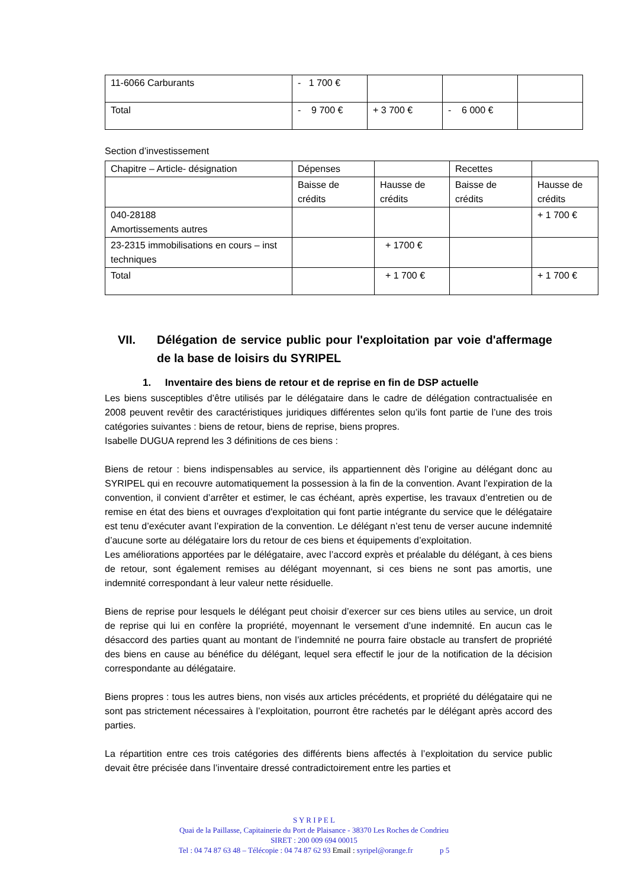| 11-6066 Carburants | - 1 700 € | | | |
| Total | - 9 700 € | + 3 700 € | - 6 000 € | |
Section d’investissement
| Chapitre – Article- désignation | Dépenses | | Recettes | |
| | Baisse de crédits | Hausse de crédits | Baisse de crédits | Hausse de crédits |
| 040-28188 Amortissements autres | | | | + 1 700 € |
| 23-2315 immobilisations en cours – inst techniques | | + 1700 € | | |
| Total | | + 1 700 € | | + 1 700 € |
VII. Délégation de service public pour l'exploitation par voie d'affermage de la base de loisirs du SYRIPEL
1. Inventaire des biens de retour et de reprise en fin de DSP actuelle
Les biens susceptibles d’être utilisés par le délégataire dans le cadre de délégation contractualisée en 2008 peuvent revêtir des caractéristiques juridiques différentes selon qu’ils font partie de l’une des trois catégories suivantes : biens de retour, biens de reprise, biens propres.
Isabelle DUGUA reprend les 3 définitions de ces biens :
Biens de retour : biens indispensables au service, ils appartiennent dès l’origine au délégant donc au SYRIPEL qui en recouvre automatiquement la possession à la fin de la convention. Avant l’expiration de la convention, il convient d’arrêter et estimer, le cas échéant, après expertise, les travaux d’entretien ou de remise en état des biens et ouvrages d'exploitation qui font partie intégrante du service que le délégataire est tenu d’exécuter avant l’expiration de la convention. Le délégant n’est tenu de verser aucune indemnité d’aucune sorte au délégataire lors du retour de ces biens et équipements d’exploitation.
Les améliorations apportées par le délégataire, avec l’accord exprès et préalable du délégant, à ces biens de retour, sont également remises au délégant moyennant, si ces biens ne sont pas amortis, une indemnité correspondant à leur valeur nette résiduelle.
Biens de reprise pour lesquels le délégant peut choisir d’exercer sur ces biens utiles au service, un droit de reprise qui lui en confère la propriété, moyennant le versement d’une indemnité. En aucun cas le désaccord des parties quant au montant de l’indemnité ne pourra faire obstacle au transfert de propriété des biens en cause au bénéfice du délégant, lequel sera effectif le jour de la notification de la décision correspondante au délégataire.
Biens propres : tous les autres biens, non visés aux articles précédents, et propriété du délégataire qui ne sont pas strictement nécessaires à l’exploitation, pourront être rachetés par le délégant après accord des parties.
La répartition entre ces trois catégories des différents biens affectés à l’exploitation du service public devait être précisée dans l’inventaire dressé contradictoirement entre les parties et
S Y R I P E L
Quai de la Paillasse, Capitainerie du Port de Plaisance - 38370 Les Roches de Condrieu
SIRET : 200 009 694 00015
Tel : 04 74 87 63 48 – Télécopie : 04 74 87 62 93 Email : syripel@orange.fr p 5